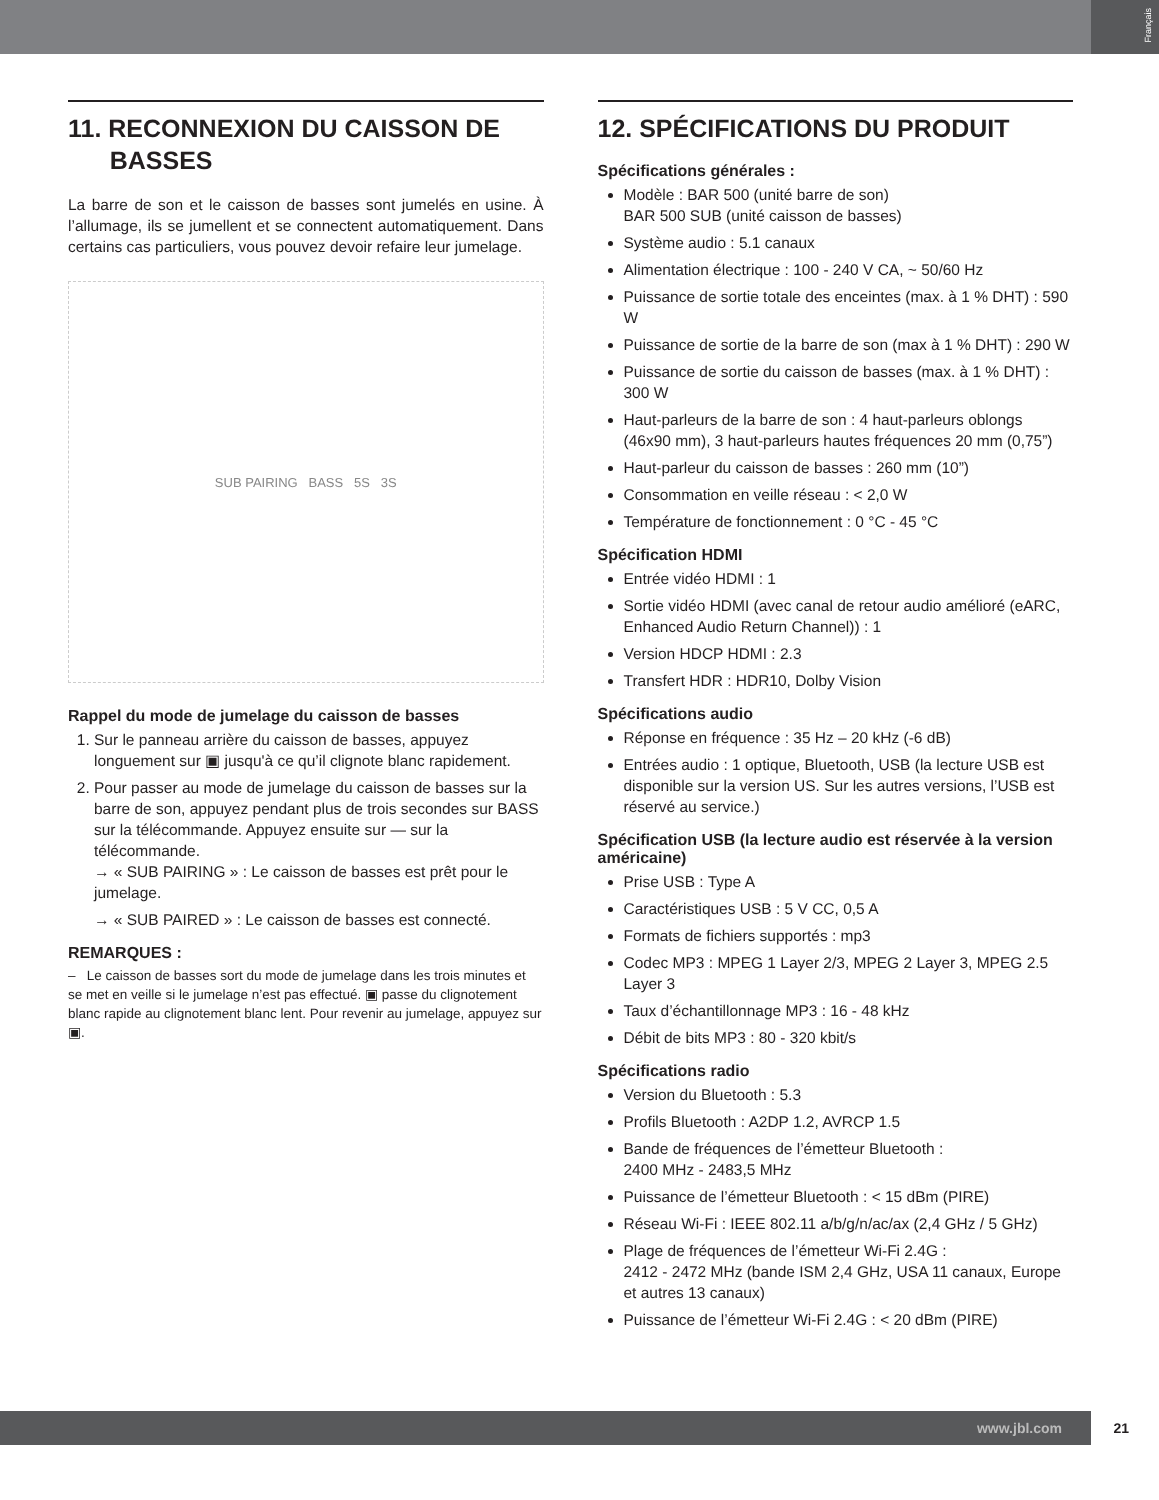Français
11. RECONNEXION DU CAISSON DE
BASSES
La barre de son et le caisson de basses sont jumelés en usine. À l’allumage, ils se jumellent et se connectent automatiquement. Dans certains cas particuliers, vous pouvez devoir refaire leur jumelage.
SUB PAIRING BASS 5S 3S
Rappel du mode de jumelage du caisson de basses
1. Sur le panneau arrière du caisson de basses, appuyez longuement sur ▣ jusqu'à ce qu’il clignote blanc rapidement.
2. Pour passer au mode de jumelage du caisson de basses sur la barre de son, appuyez pendant plus de trois secondes sur BASS sur la télécommande. Appuyez ensuite sur — sur la télécommande.
→ « SUB PAIRING » : Le caisson de basses est prêt pour le jumelage.
→ « SUB PAIRED » : Le caisson de basses est connecté.
REMARQUES :
– Le caisson de basses sort du mode de jumelage dans les trois minutes et se met en veille si le jumelage n’est pas effectué. ▣ passe du clignotement blanc rapide au clignotement blanc lent. Pour revenir au jumelage, appuyez sur ▣.
12. SPÉCIFICATIONS DU PRODUIT
Spécifications générales :
Modèle : BAR 500 (unité barre de son)
BAR 500 SUB (unité caisson de basses)
Système audio : 5.1 canaux
Alimentation électrique : 100 - 240 V CA, ~ 50/60 Hz
Puissance de sortie totale des enceintes (max. à 1 % DHT) : 590 W
Puissance de sortie de la barre de son (max à 1 % DHT) : 290 W
Puissance de sortie du caisson de basses (max. à 1 % DHT) : 300 W
Haut-parleurs de la barre de son : 4 haut-parleurs oblongs (46x90 mm), 3 haut-parleurs hautes fréquences 20 mm (0,75”)
Haut-parleur du caisson de basses : 260 mm (10”)
Consommation en veille réseau : < 2,0 W
Température de fonctionnement : 0 °C - 45 °C
Spécification HDMI
Entrée vidéo HDMI : 1
Sortie vidéo HDMI (avec canal de retour audio amélioré (eARC, Enhanced Audio Return Channel)) : 1
Version HDCP HDMI : 2.3
Transfert HDR : HDR10, Dolby Vision
Spécifications audio
Réponse en fréquence : 35 Hz – 20 kHz (-6 dB)
Entrées audio : 1 optique, Bluetooth, USB (la lecture USB est disponible sur la version US. Sur les autres versions, l’USB est réservé au service.)
Spécification USB (la lecture audio est réservée à la version américaine)
Prise USB : Type A
Caractéristiques USB : 5 V CC, 0,5 A
Formats de fichiers supportés : mp3
Codec MP3 : MPEG 1 Layer 2/3, MPEG 2 Layer 3, MPEG 2.5 Layer 3
Taux d’échantillonnage MP3 : 16 - 48 kHz
Débit de bits MP3 : 80 - 320 kbit/s
Spécifications radio
Version du Bluetooth : 5.3
Profils Bluetooth : A2DP 1.2, AVRCP 1.5
Bande de fréquences de l’émetteur Bluetooth :
2400 MHz - 2483,5 MHz
Puissance de l’émetteur Bluetooth : < 15 dBm (PIRE)
Réseau Wi-Fi : IEEE 802.11 a/b/g/n/ac/ax (2,4 GHz / 5 GHz)
Plage de fréquences de l’émetteur Wi-Fi 2.4G :
2412 - 2472 MHz (bande ISM 2,4 GHz, USA 11 canaux, Europe et autres 13 canaux)
Puissance de l’émetteur Wi-Fi 2.4G : < 20 dBm (PIRE)
www.jbl.com 21